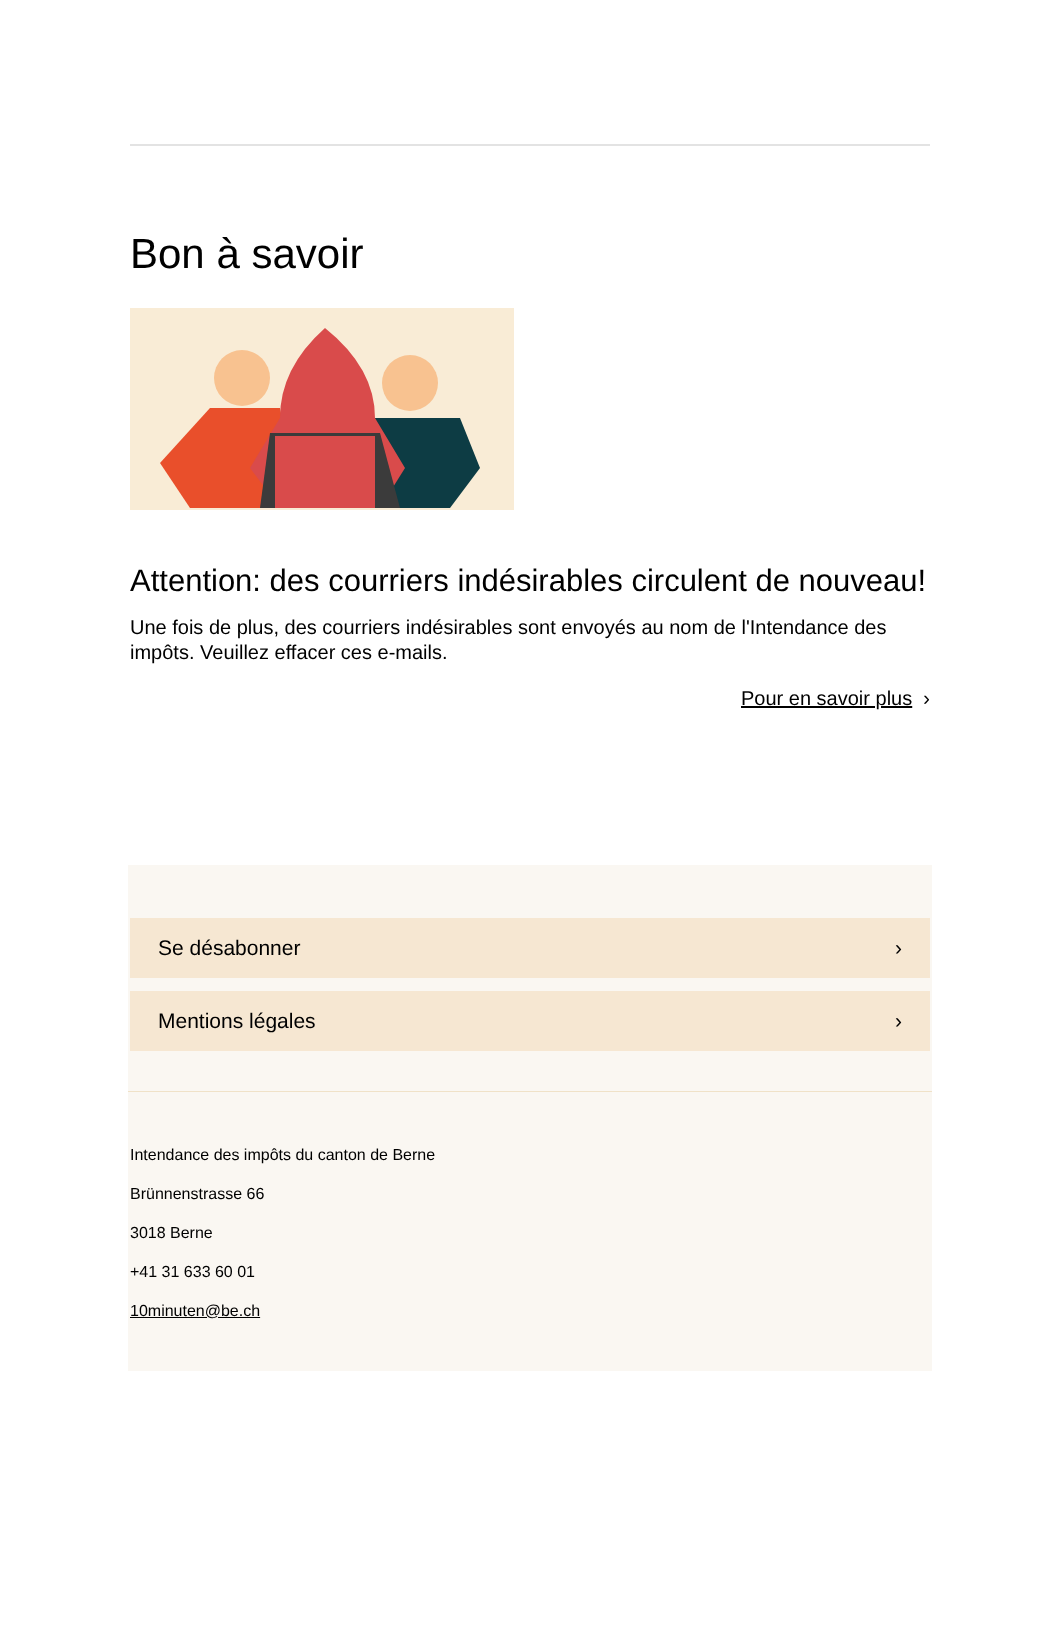Bon à savoir
Attention: des courriers indésirables circulent de nouveau!
Une fois de plus, des courriers indésirables sont envoyés au nom de l'Intendance des impôts. Veuillez effacer ces e-mails.
Pour en savoir plus ›
Se désabonner ›
Mentions légales ›
Intendance des impôts du canton de Berne
Brünnenstrasse 66
3018 Berne
+41 31 633 60 01
10minuten@be.ch